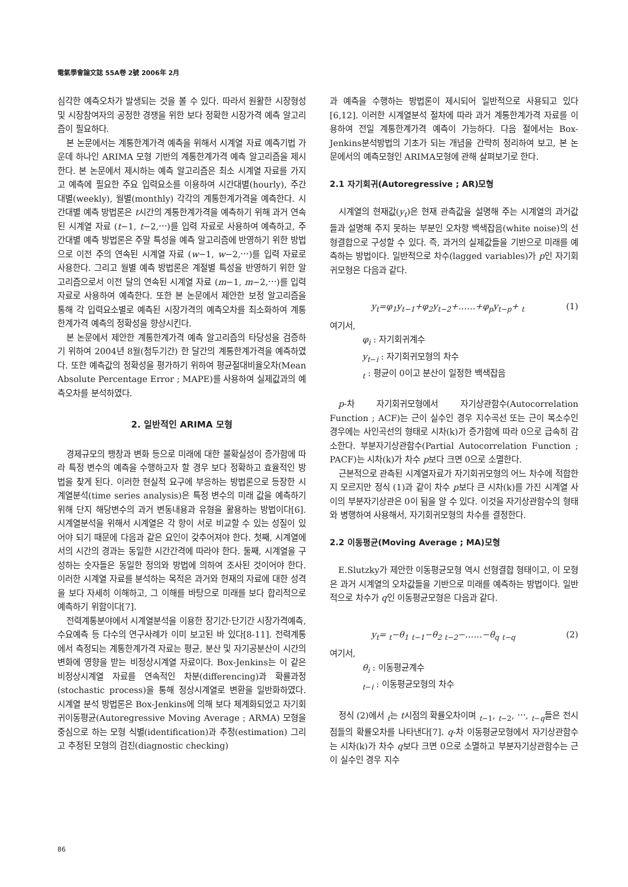電氣學會論文誌 55A卷 2號 2006年 2月
심각한 예측오차가 발생되는 것을 볼 수 있다. 따라서 원활한 시장형성 및 시장참여자의 공정한 경쟁을 위한 보다 정확한 시장가격 예측 알고리즘이 필요하다.
본 논문에서는 계통한계가격 예측을 위해서 시계열 자료 예측기법 가운데 하나인 ARIMA 모형 기반의 계통한계가격 예측 알고리즘을 제시한다. 본 논문에서 제시하는 예측 알고리즘은 최소 시계열 자료를 가지고 예측에 필요한 주요 입력요소를 이용하여 시간대별(hourly), 주간대별(weekly), 월별(monthly) 각각의 계통한계가격을 예측한다. 시간대별 예측 방법론은 t시간의 계통한계가격을 예측하기 위해 과거 연속된 시계열 자료 (t−1, t−2,⋯)를 입력 자료로 사용하여 예측하고, 주간대별 예측 방법론은 주말 특성을 예측 알고리즘에 반영하기 위한 방법으로 이전 주의 연속된 시계열 자료 (w−1, w−2,⋯)를 입력 자료로 사용한다. 그리고 월별 예측 방법론은 계절별 특성을 반영하기 위한 알고리즘으로서 이전 달의 연속된 시계열 자료 (m−1, m−2,⋯)를 입력 자료로 사용하여 예측한다. 또한 본 논문에서 제안한 보정 알고리즘을 통해 각 입력요소별로 예측된 시장가격의 예측오차를 최소화하여 계통한계가격 예측의 정확성을 향상시킨다.
본 논문에서 제안한 계통한계가격 예측 알고리즘의 타당성을 검증하기 위하여 2004년 8월(첨두기간) 한 달간의 계통한계가격을 예측하였다. 또한 예측값의 정확성을 평가하기 위하여 평균절대비율오차(Mean Absolute Percentage Error ; MAPE)를 사용하여 실제값과의 예측오차를 분석하였다.
2. 일반적인 ARIMA 모형
경제규모의 팽창과 변화 등으로 미래에 대한 불확실성이 증가함에 따라 특정 변수의 예측을 수행하고자 할 경우 보다 정확하고 효율적인 방법을 찾게 된다. 이러한 현실적 요구에 부응하는 방법론으로 등장한 시계열분석(time series analysis)은 특정 변수의 미래 값을 예측하기 위해 단지 해당변수의 과거 변동내용과 유형을 활용하는 방법이다[6]. 시계열분석을 위해서 시계열은 각 항이 서로 비교할 수 있는 성질이 있어야 되기 때문에 다음과 같은 요인이 갖추어져야 한다. 첫째, 시계열에서의 시간의 경과는 동일한 시간간격에 따라야 한다. 둘째, 시계열을 구성하는 숫자들은 동일한 정의와 방법에 의하여 조사된 것이어야 한다. 이러한 시계열 자료를 분석하는 목적은 과거와 현재의 자료에 대한 성격을 보다 자세히 이해하고, 그 이해를 바탕으로 미래를 보다 합리적으로 예측하기 위함이다[7].
전력계통분야에서 시계열분석을 이용한 장기간·단기간 시장가격예측, 수요예측 등 다수의 연구사례가 이미 보고된 바 있다[8-11]. 전력계통에서 측정되는 계통한계가격 자료는 평균, 분산 및 자기공분산이 시간의 변화에 영향을 받는 비정상시계열 자료이다. Box-Jenkins는 이 같은 비정상시계열 자료를 연속적인 차분(differencing)과 확률과정(stochastic process)을 통해 정상시계열로 변환을 일반화하였다. 시계열 분석 방법론은 Box-Jenkins에 의해 보다 체계화되었고 자기회귀이동평균(Autoregressive Moving Average ; ARMA) 모형을 중심으로 하는 모형 식별(identification)과 추정(estimation) 그리고 추정된 모형의 검진(diagnostic checking)
과 예측을 수행하는 방법론이 제시되어 일반적으로 사용되고 있다[6,12]. 이러한 시계열분석 절차에 따라 과거 계통한계가격 자료를 이용하여 전일 계통한계가격 예측이 가능하다. 다음 절에서는 Box-Jenkins분석방법의 기초가 되는 개념을 간략히 정리하여 보고, 본 논문에서의 예측모형인 ARIMA모형에 관해 살펴보기로 한다.
2.1 자기회귀(Autoregressive ; AR)모형
시계열의 현재값(y<sub>t</sub>)은 현재 관측값을 설명해 주는 시계열의 과거값들과 설명해 주지 못하는 부분인 오차항 백색잡음(white noise)의 선형결합으로 구성할 수 있다. 즉, 과거의 실제값들을 기반으로 미래를 예측하는 방법이다. 일반적으로 차수(lagged variables)가 p인 자기회귀모형은 다음과 같다.
y<sub>t</sub>=φ<sub>1</sub>y<sub>t−1</sub>+φ<sub>2</sub>y<sub>t−2</sub>+……+φ<sub>p</sub>y<sub>t−p</sub>+ <sub>t</sub> (1)
여기서,
φ<sub>i</sub> : 자기회귀계수
y<sub>t−i</sub> : 자기회귀모형의 차수
<sub>t</sub> : 평균이 0이고 분산이 일정한 백색잡음
p-차 자기회귀모형에서 자기상관함수(Autocorrelation Function ; ACF)는 근이 실수인 경우 지수곡선 또는 근이 복소수인 경우에는 사인곡선의 형태로 시차(k)가 증가함에 따라 0으로 급속히 감소한다. 부분자기상관함수(Partial Autocorrelation Function ; PACF)는 시차(k)가 차수 p보다 크면 0으로 소멸한다.
근본적으로 관측된 시계열자료가 자기회귀모형의 어느 차수에 적합한지 모르지만 정식 (1)과 같이 차수 p보다 큰 시차(k)를 가진 시계열 사이의 부분자기상관은 0이 됨을 알 수 있다. 이것을 자기상관함수의 형태와 병행하여 사용해서, 자기회귀모형의 차수를 결정한다.
2.2 이동평균(Moving Average ; MA)모형
E.Slutzky가 제안한 이동평균모형 역시 선형결합 형태이고, 이 모형은 과거 시계열의 오차값들을 기반으로 미래를 예측하는 방법이다. 일반적으로 차수가 q인 이동평균모형은 다음과 같다.
y<sub>t</sub>= <sub>t</sub>−θ<sub>1</sub> <sub>t−1</sub>−θ<sub>2</sub> <sub>t−2</sub>−……−θ<sub>q</sub> <sub>t−q</sub> (2)
여기서,
θ<sub>i</sub> : 이동평균계수
<sub>t−i</sub> : 이동평균모형의 차수
정식 (2)에서 <sub>t</sub>는 t시점의 확률오차이며 <sub>t−1</sub>, <sub>t−2</sub>, ⋯, <sub>t−q</sub>들은 전시점들의 확률오차를 나타낸다[7]. q-차 이동평균모형에서 자기상관함수는 시차(k)가 차수 q보다 크면 0으로 소멸하고 부분자기상관함수는 근이 실수인 경우 지수
86